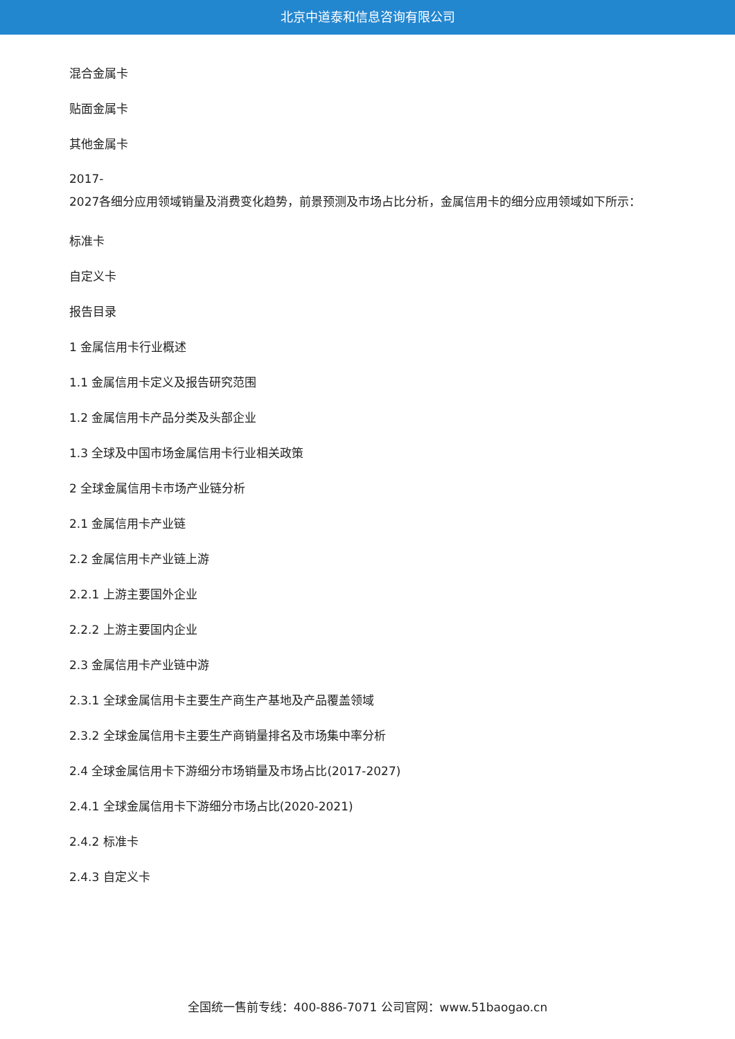北京中道泰和信息咨询有限公司
混合金属卡
贴面金属卡
其他金属卡
2017-
2027各细分应用领域销量及消费变化趋势，前景预测及市场占比分析，金属信用卡的细分应用领域如下所示：
标准卡
自定义卡
报告目录
1 金属信用卡行业概述
1.1 金属信用卡定义及报告研究范围
1.2 金属信用卡产品分类及头部企业
1.3 全球及中国市场金属信用卡行业相关政策
2 全球金属信用卡市场产业链分析
2.1 金属信用卡产业链
2.2 金属信用卡产业链上游
2.2.1 上游主要国外企业
2.2.2 上游主要国内企业
2.3 金属信用卡产业链中游
2.3.1 全球金属信用卡主要生产商生产基地及产品覆盖领域
2.3.2 全球金属信用卡主要生产商销量排名及市场集中率分析
2.4 全球金属信用卡下游细分市场销量及市场占比(2017-2027)
2.4.1 全球金属信用卡下游细分市场占比(2020-2021)
2.4.2 标准卡
2.4.3 自定义卡
全国统一售前专线：400-886-7071 公司官网：www.51baogao.cn